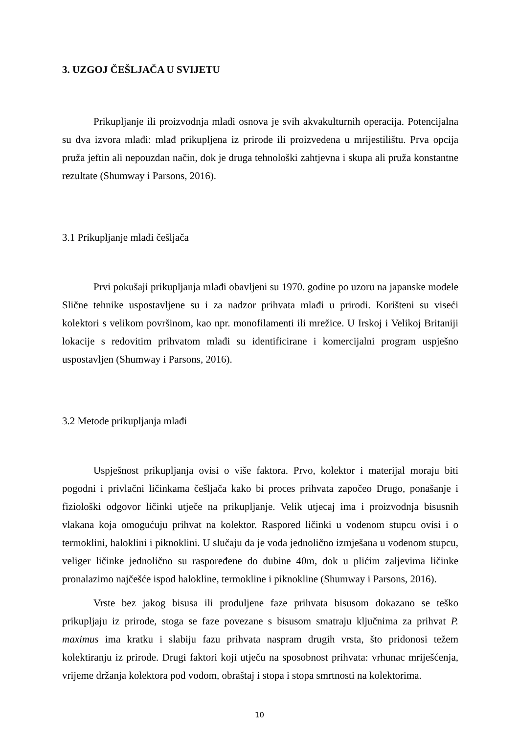3. UZGOJ ČEŠLJAČA U SVIJETU
Prikupljanje ili proizvodnja mlađi osnova je svih akvakulturnih operacija. Potencijalna su dva izvora mlađi: mlađ prikupljena iz prirode ili proizvedena u mrijestilištu. Prva opcija pruža jeftin ali nepouzdan način, dok je druga tehnološki zahtjevna i skupa ali pruža konstantne rezultate (Shumway i Parsons, 2016).
3.1 Prikupljanje mlađi češljača
Prvi pokušaji prikupljanja mlađi obavljeni su 1970. godine po uzoru na japanske modele Slične tehnike uspostavljene su i za nadzor prihvata mlađi u prirodi. Korišteni su viseći kolektori s velikom površinom, kao npr. monofilamenti ili mrežice. U Irskoj i Velikoj Britaniji lokacije s redovitim prihvatom mlađi su identificirane i komercijalni program uspješno uspostavljen (Shumway i Parsons, 2016).
3.2 Metode prikupljanja mlađi
Uspješnost prikupljanja ovisi o više faktora. Prvo, kolektor i materijal moraju biti pogodni i privlačni ličinkama češljača kako bi proces prihvata započeo Drugo, ponašanje i fiziološki odgovor ličinki utječe na prikupljanje. Velik utjecaj ima i proizvodnja bisusnih vlakana koja omogućuju prihvat na kolektor. Raspored ličinki u vodenom stupcu ovisi i o termoklini, haloklini i piknoklini. U slučaju da je voda jednolično izmješana u vodenom stupcu, veliger ličinke jednolično su raspoređene do dubine 40m, dok u plićim zaljevima ličinke pronalazimo najčešće ispod halokline, termokline i piknokline (Shumway i Parsons, 2016).
Vrste bez jakog bisusa ili produljene faze prihvata bisusom dokazano se teško prikupljaju iz prirode, stoga se faze povezane s bisusom smatraju ključnima za prihvat P. maximus ima kratku i slabiju fazu prihvata naspram drugih vrsta, što pridonosi težem kolektiranju iz prirode. Drugi faktori koji utječu na sposobnost prihvata: vrhunac mriješćenja, vrijeme držanja kolektora pod vodom, obraštaj i stopa i stopa smrtnosti na kolektorima.
10